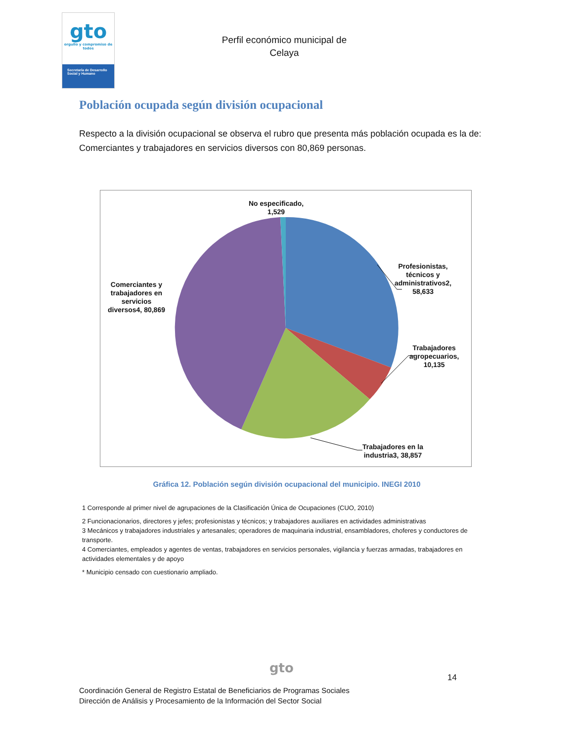gto
orgullo y compromiso de todos
Secretaría de Desarrollo Social y Humano
Perfil económico municipal de Celaya
Población ocupada según división ocupacional
Respecto a la división ocupacional se observa el rubro que presenta más población ocupada es la de: Comerciantes y trabajadores en servicios diversos con 80,869 personas.
No especificado,
1,529
Profesionistas,
técnicos y
administrativos2,
58,633
Trabajadores
agropecuarios,
10,135
Trabajadores en la
industria3, 38,857
Comerciantes y
trabajadores en
servicios
diversos4, 80,869
Gráfica 12. Población según división ocupacional del municipio. INEGI 2010
1 Corresponde al primer nivel de agrupaciones de la Clasificación Única de Ocupaciones (CUO, 2010)
2 Funcionacionarios, directores y jefes; profesionistas y técnicos; y trabajadores auxiliares en actividades administrativas
3 Mecánicos y trabajadores industriales y artesanales; operadores de maquinaria industrial, ensambladores, choferes y conductores de transporte.
4 Comerciantes, empleados y agentes de ventas, trabajadores en servicios personales, vigilancia y fuerzas armadas, trabajadores en actividades elementales y de apoyo
* Municipio censado con cuestionario ampliado.
gto
14
Coordinación General de Registro Estatal de Beneficiarios de Programas Sociales
Dirección de Análisis y Procesamiento de la Información del Sector Social